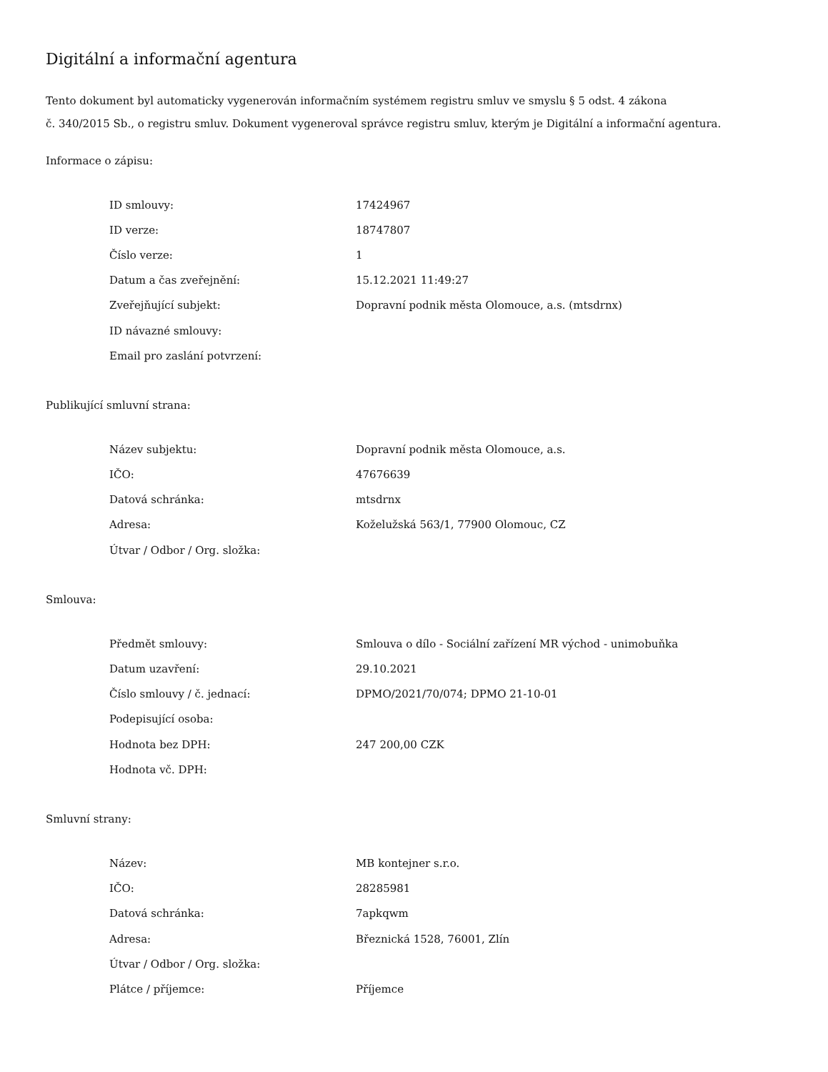Digitální a informační agentura
Tento dokument byl automaticky vygenerován informačním systémem registru smluv ve smyslu § 5 odst. 4 zákona
č. 340/2015 Sb., o registru smluv. Dokument vygeneroval správce registru smluv, kterým je Digitální a informační agentura.
Informace o zápisu:
| ID smlouvy: | 17424967 |
| ID verze: | 18747807 |
| Číslo verze: | 1 |
| Datum a čas zveřejnění: | 15.12.2021 11:49:27 |
| Zveřejňující subjekt: | Dopravní podnik města Olomouce, a.s. (mtsdrnx) |
| ID návazné smlouvy: | |
| Email pro zaslání potvrzení: | |
Publikující smluvní strana:
| Název subjektu: | Dopravní podnik města Olomouce, a.s. |
| IČO: | 47676639 |
| Datová schránka: | mtsdrnx |
| Adresa: | Koželužská 563/1, 77900 Olomouc, CZ |
| Útvar / Odbor / Org. složka: | |
Smlouva:
| Předmět smlouvy: | Smlouva o dílo - Sociální zařízení MR východ - unimobuňka |
| Datum uzavření: | 29.10.2021 |
| Číslo smlouvy / č. jednací: | DPMO/2021/70/074; DPMO 21-10-01 |
| Podepisující osoba: | |
| Hodnota bez DPH: | 247 200,00 CZK |
| Hodnota vč. DPH: | |
Smluvní strany:
| Název: | MB kontejner s.r.o. |
| IČO: | 28285981 |
| Datová schránka: | 7apkqwm |
| Adresa: | Březnická 1528, 76001, Zlín |
| Útvar / Odbor / Org. složka: | |
| Plátce / příjemce: | Příjemce |